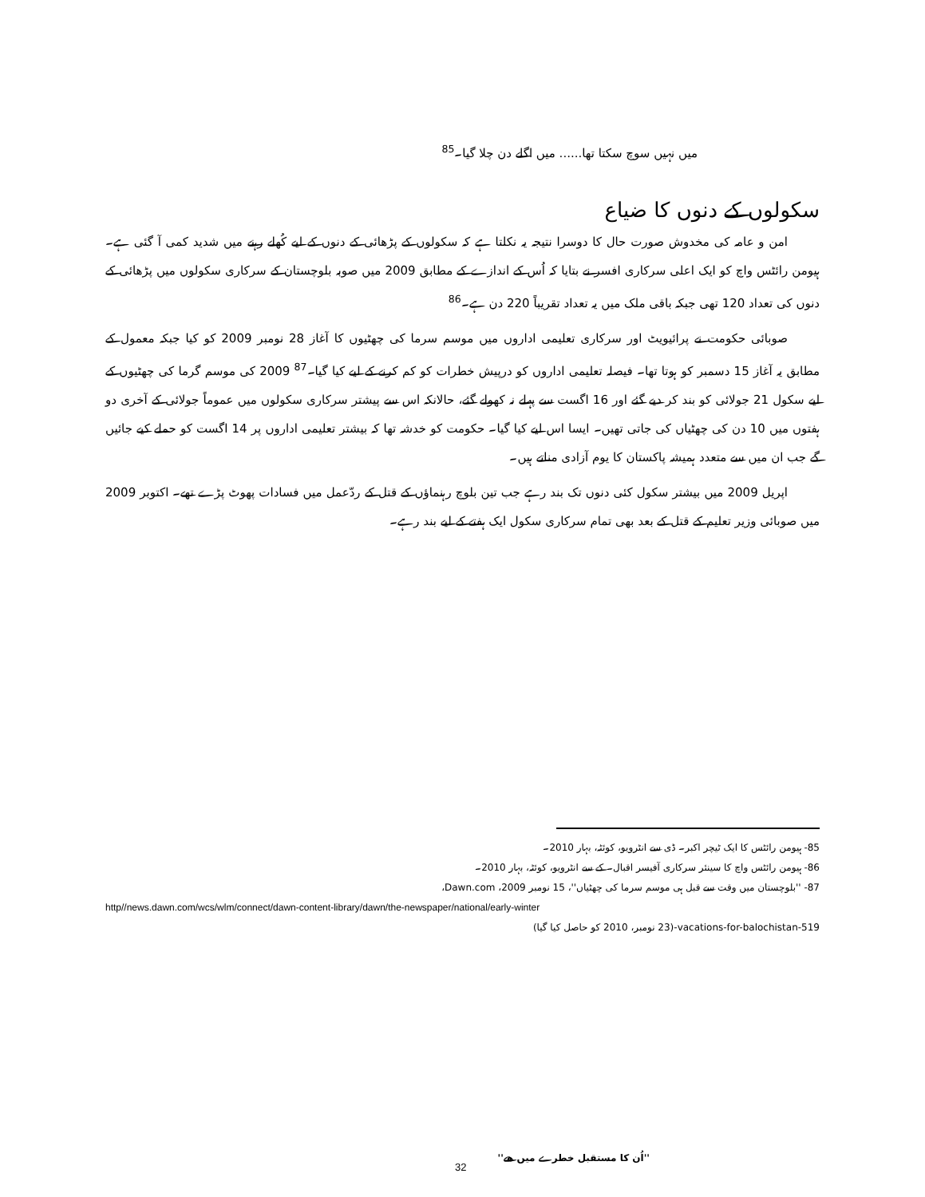میں نہیں سوچ سکتا تھا...... میں اگلے دن چلا گیا۔<sup>85</sup>
سکولوں کے دنوں کا ضیاع
امن و عامہ کی مخدوش صورت حال کا دوسرا نتیجہ یہ نکلتا ہے کہ سکولوں کے پڑھائی کے دنوں کے لیے کُھلے رہنے میں شدید کمی آ گئی ہے۔ ہیومن رائٹس واچ کو ایک اعلی سرکاری افسر نے بتایا کہ اُس کے اندازے کے مطابق 2009 میں صوبہ بلوچستان کے سرکاری سکولوں میں پڑھائی کے دنوں کی تعداد 120 تھی جبکہ باقی ملک میں یہ تعداد تقریباً 220 دن ہے۔<sup>86</sup>
صوبائی حکومت نے پرائیویٹ اور سرکاری تعلیمی اداروں میں موسم سرما کی چھٹیوں کا آغاز 28 نومبر 2009 کو کیا جبکہ معمول کے مطابق یہ آغاز 15 دسمبر کو ہوتا تھا۔ فیصلہ تعلیمی اداروں کو درپیش خطرات کو کم کرنے کے لیے کیا گیا۔<sup>87</sup> 2009 کی موسم گرما کی چھٹیوں کے لیے سکول 21 جولائی کو بند کر دیے گئے اور 16 اگست سے پہلے نہ کھولے گئے، حالانکہ اس سے پیشتر سرکاری سکولوں میں عموماً جولائی کے آخری دو ہفتوں میں 10 دن کی چھٹیاں کی جاتی تھیں۔ ایسا اس لیے کیا گیا۔ حکومت کو خدشہ تھا کہ بیشتر تعلیمی اداروں پر 14 اگست کو حملے کیے جائیں گے جب ان میں سے متعدد ہمیشہ پاکستان کا یوم آزادی مناتے ہیں۔
اپریل 2009 میں بیشتر سکول کئی دنوں تک بند رہے جب تین بلوچ رہنماؤں کے قتل کے ردّعمل میں فسادات پھوٹ پڑے تھے۔ اکتوبر 2009 میں صوبائی وزیر تعلیم کے قتل کے بعد بھی تمام سرکاری سکول ایک ہفتے کے لیے بند رہے۔
85- ہیومن رائٹس کا ایک ٹیچر اکبر۔ ڈی سے انٹرویو، کوئٹہ، بہار 2010۔
86- ہیومن رائٹس واچ کا سینئر سرکاری آفیسر اقبال۔ کے سے انٹرویو، کوئٹہ، بہار 2010۔
87- ''بلوچستان میں وقت سے قبل ہی موسم سرما کی چھٹیاں''، 15 نومبر 2009، Dawn.com،
http//news.dawn.com/wcs/wlm/connect/dawn-content-library/dawn/the-newspaper/national/early-winter
vacations-for-balochistan-519-(23 نومبر، 2010 کو حاصل کیا گیا)
''اُن کا مستقبل خطرے میں ھے''
32